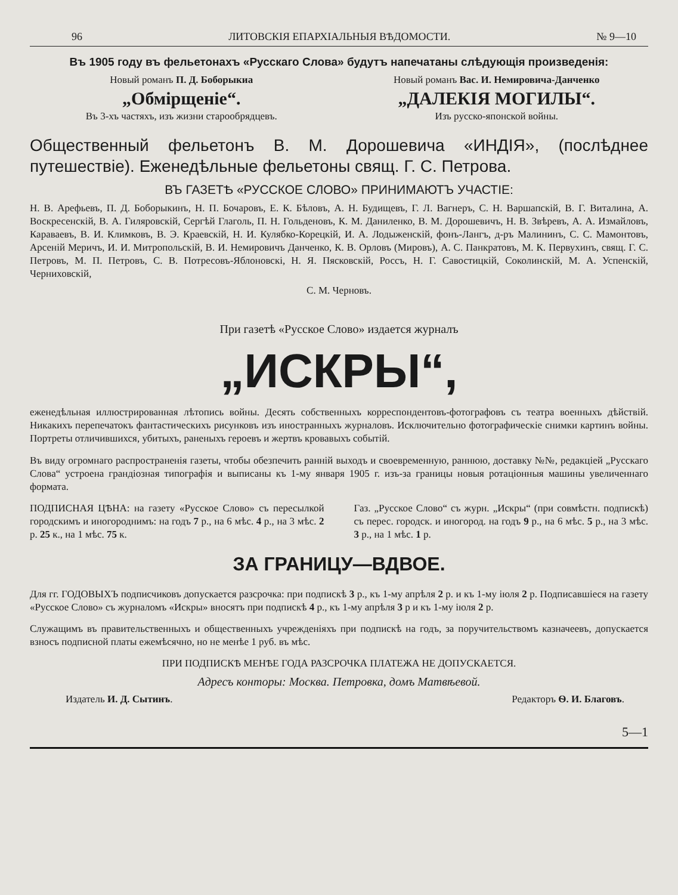96 ЛИТОВСКІЯ ЕПАРХІАЛЬНЫЯ ВѢДОМОСТИ. № 9—10
Въ 1905 году въ фельетонахъ «Русскаго Слова» будутъ напечатаны слѣдующія произведенія:
Новый романъ П. Д. Боборыкиа
„Обмірщеніе“.
Въ 3-хъ частяхъ, изъ жизни старообрядцевъ.
Новый романъ Вас. И. Немировича-Данченко
„ДАЛЕКІЯ МОГИЛЫ“.
Изъ русско-японской войны.
Общественный фельетонъ В. М. Дорошевича «ИНДІЯ», (послѣднее путешествіе). Еженедѣльные фельетоны свящ. Г. С. Петрова.
ВЪ ГАЗЕТѢ «РУССКОЕ СЛОВО» ПРИНИМАЮТЪ УЧАСТІЕ:
Н. В. Арефьевъ, П. Д. Боборыкинъ, Н. П. Бочаровъ, Е. К. Бѣловъ, А. Н. Будищевъ, Г. Л. Вагнеръ, С. Н. Варшапскій, В. Г. Виталина, А. Воскресенскій, В. А. Гиляровскій, Сергѣй Глаголь, П. Н. Гольденовъ, К. М. Даниленко, В. М. Дорошевичъ, Н. В. Звѣревъ, А. А. Измайловъ, Караваевъ, В. И. Климковъ, В. Э. Краевскій, Н. И. Кулябко-Корецкій, И. А. Лодыженскій, фонъ-Лангъ, д-ръ Малининъ, С. С. Мамонтовъ, Арсеній Меричъ, И. И. Митропольскій, В. И. Немировичъ Данченко, К. В. Орловъ (Мировъ), А. С. Панкратовъ, М. К. Первухинъ, свящ. Г. С. Петровъ, М. П. Петровъ, С. В. Потресовъ-Яблоновскі, Н. Я. Пясковскій, Россъ, Н. Г. Савостицкій, Соколинскій, М. А. Успенскій, Черниховскій,
С. М. Черновъ.
При газетѣ «Русское Слово» издается журналъ
„ИСКРЫ“,
еженедѣльная иллюстрированная лѣтопись войны. Десять собственныхъ корреспондентовъ-фотографовъ съ театра военныхъ дѣйствій. Никакихъ перепечатокъ фантастическихъ рисунковъ изъ иностранныхъ журналовъ. Исключительно фотографическіе снимки картинъ войны. Портреты отличившихся, убитыхъ, раненыхъ героевъ и жертвъ кровавыхъ событій.
Въ виду огромнаго распространенія газеты, чтобы обезпечить ранній выходъ и своевременную, раннюю, доставку №№, редакціей „Русскаго Слова“ устроена грандіозная типографія и выписаны къ 1-му января 1905 г. изъ-за границы новыя ротаціонныя машины увеличеннаго формата.
ПОДПИСНАЯ ЦѢНА: на газету «Русское Слово» съ пересылкой городскимъ и иногороднимъ: на годъ 7 р., на 6 мѣс. 4 р., на 3 мѣс. 2 р. 25 к., на 1 мѣс. 75 к.
Газ. „Русское Слово“ съ журн. „Искры“ (при совмѣстн. подпискѣ) съ перес. городск. и иногород. на годъ 9 р., на 6 мѣс. 5 р., на 3 мѣс. 3 р., на 1 мѣс. 1 р.
ЗА ГРАНИЦУ—ВДВОЕ.
Для гг. ГОДОВЫХЪ подписчиковъ допускается разсрочка: при подпискѣ 3 р., къ 1-му апрѣля 2 р. и къ 1-му іюля 2 р. Подписавшіеся на газету «Русское Слово» съ журналомъ «Искры» вносятъ при подпискѣ 4 р., къ 1-му апрѣля 3 р и къ 1-му іюля 2 р.
Служащимъ въ правительственныхъ и общественныхъ учрежденіяхъ при подпискѣ на годъ, за поручительствомъ казначеевъ, допускается взносъ подписной платы ежемѣсячно, но не менѣе 1 руб. въ мѣс.
ПРИ ПОДПИСКѢ МЕНѢЕ ГОДА РАЗСРОЧКА ПЛАТЕЖА НЕ ДОПУСКАЕТСЯ.
Адресъ конторы: Москва. Петровка, домъ Матвѣевой.
Издатель И. Д. Сытинъ. Редакторъ Ѳ. И. Благовъ.
5—1